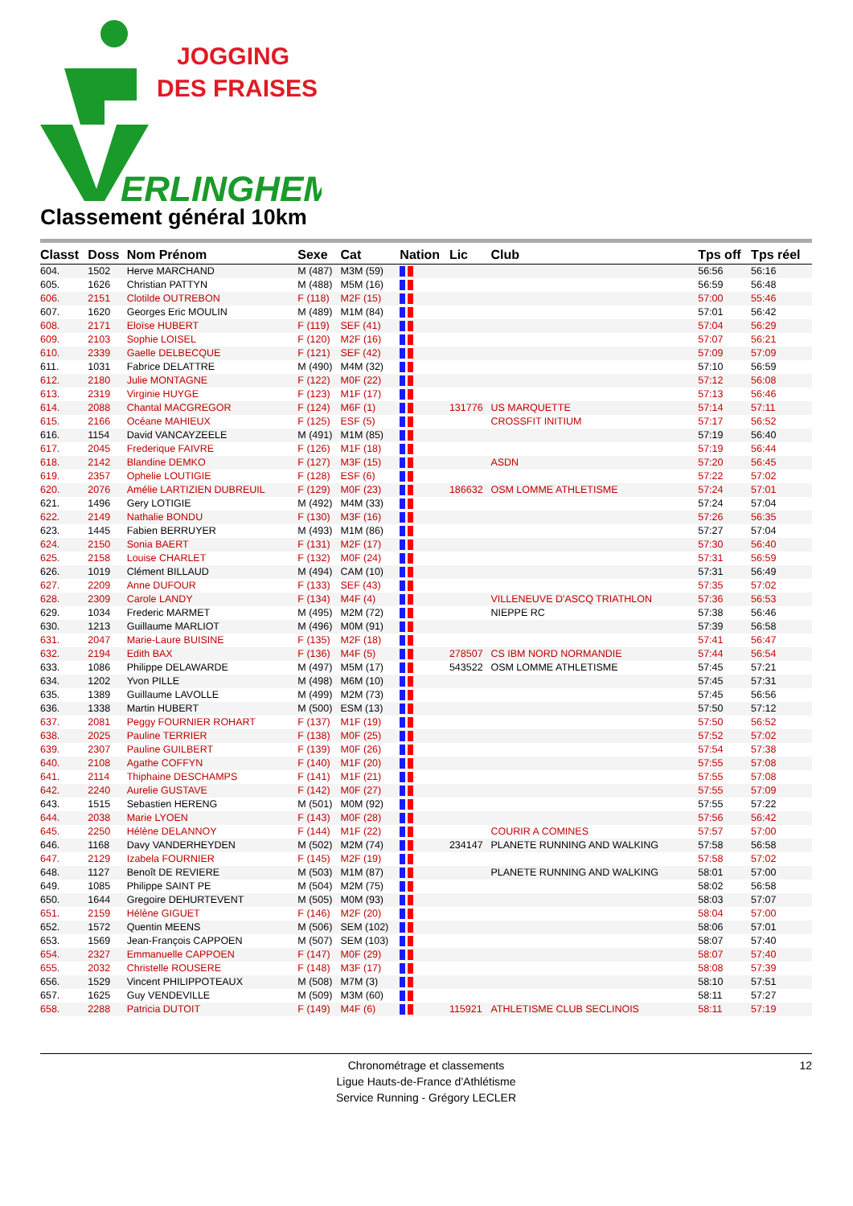JOGGING
DES FRAISES
ERLINGHEM
Classement général 10km
| Classt | Doss | Nom Prénom | Sexe | Cat | Nation | Lic | Club | Tps off | Tps réel |
| --- | --- | --- | --- | --- | --- | --- | --- | --- | --- |
| 604. | 1502 | Herve MARCHAND | M (487) | M3M (59) | | | | 56:56 | 56:16 |
| 605. | 1626 | Christian PATTYN | M (488) | M5M (16) | | | | 56:59 | 56:48 |
| 606. | 2151 | Clotilde OUTREBON | F (118) | M2F (15) | | | | 57:00 | 55:46 |
| 607. | 1620 | Georges Eric MOULIN | M (489) | M1M (84) | | | | 57:01 | 56:42 |
| 608. | 2171 | Eloïse HUBERT | F (119) | SEF (41) | | | | 57:04 | 56:29 |
| 609. | 2103 | Sophie LOISEL | F (120) | M2F (16) | | | | 57:07 | 56:21 |
| 610. | 2339 | Gaelle DELBECQUE | F (121) | SEF (42) | | | | 57:09 | 57:09 |
| 611. | 1031 | Fabrice DELATTRE | M (490) | M4M (32) | | | | 57:10 | 56:59 |
| 612. | 2180 | Julie MONTAGNE | F (122) | M0F (22) | | | | 57:12 | 56:08 |
| 613. | 2319 | Virginie HUYGE | F (123) | M1F (17) | | | | 57:13 | 56:46 |
| 614. | 2088 | Chantal MACGREGOR | F (124) | M6F (1) | | 131776 | US MARQUETTE | 57:14 | 57:11 |
| 615. | 2166 | Océane MAHIEUX | F (125) | ESF (5) | | | CROSSFIT INITIUM | 57:17 | 56:52 |
| 616. | 1154 | David VANCAYZEELE | M (491) | M1M (85) | | | | 57:19 | 56:40 |
| 617. | 2045 | Frederique FAIVRE | F (126) | M1F (18) | | | | 57:19 | 56:44 |
| 618. | 2142 | Blandine DEMKO | F (127) | M3F (15) | | | ASDN | 57:20 | 56:45 |
| 619. | 2357 | Ophelie LOUTIGIE | F (128) | ESF (6) | | | | 57:22 | 57:02 |
| 620. | 2076 | Amélie LARTIZIEN DUBREUIL | F (129) | M0F (23) | | 186632 | OSM LOMME ATHLETISME | 57:24 | 57:01 |
| 621. | 1496 | Gery LOTIGIE | M (492) | M4M (33) | | | | 57:24 | 57:04 |
| 622. | 2149 | Nathalie BONDU | F (130) | M3F (16) | | | | 57:26 | 56:35 |
| 623. | 1445 | Fabien BERRUYER | M (493) | M1M (86) | | | | 57:27 | 57:04 |
| 624. | 2150 | Sonia BAERT | F (131) | M2F (17) | | | | 57:30 | 56:40 |
| 625. | 2158 | Louise CHARLET | F (132) | M0F (24) | | | | 57:31 | 56:59 |
| 626. | 1019 | Clément BILLAUD | M (494) | CAM (10) | | | | 57:31 | 56:49 |
| 627. | 2209 | Anne DUFOUR | F (133) | SEF (43) | | | | 57:35 | 57:02 |
| 628. | 2309 | Carole LANDY | F (134) | M4F (4) | | | VILLENEUVE D'ASCQ TRIATHLON | 57:36 | 56:53 |
| 629. | 1034 | Frederic MARMET | M (495) | M2M (72) | | | NIEPPE RC | 57:38 | 56:46 |
| 630. | 1213 | Guillaume MARLIOT | M (496) | M0M (91) | | | | 57:39 | 56:58 |
| 631. | 2047 | Marie-Laure BUISINE | F (135) | M2F (18) | | | | 57:41 | 56:47 |
| 632. | 2194 | Edith BAX | F (136) | M4F (5) | | 278507 | CS IBM NORD NORMANDIE | 57:44 | 56:54 |
| 633. | 1086 | Philippe DELAWARDE | M (497) | M5M (17) | | 543522 | OSM LOMME ATHLETISME | 57:45 | 57:21 |
| 634. | 1202 | Yvon PILLE | M (498) | M6M (10) | | | | 57:45 | 57:31 |
| 635. | 1389 | Guillaume LAVOLLE | M (499) | M2M (73) | | | | 57:45 | 56:56 |
| 636. | 1338 | Martin HUBERT | M (500) | ESM (13) | | | | 57:50 | 57:12 |
| 637. | 2081 | Peggy FOURNIER ROHART | F (137) | M1F (19) | | | | 57:50 | 56:52 |
| 638. | 2025 | Pauline TERRIER | F (138) | M0F (25) | | | | 57:52 | 57:02 |
| 639. | 2307 | Pauline GUILBERT | F (139) | M0F (26) | | | | 57:54 | 57:38 |
| 640. | 2108 | Agathe COFFYN | F (140) | M1F (20) | | | | 57:55 | 57:08 |
| 641. | 2114 | Thiphaine DESCHAMPS | F (141) | M1F (21) | | | | 57:55 | 57:08 |
| 642. | 2240 | Aurelie GUSTAVE | F (142) | M0F (27) | | | | 57:55 | 57:09 |
| 643. | 1515 | Sebastien HERENG | M (501) | M0M (92) | | | | 57:55 | 57:22 |
| 644. | 2038 | Marie LYOEN | F (143) | M0F (28) | | | | 57:56 | 56:42 |
| 645. | 2250 | Hélène DELANNOY | F (144) | M1F (22) | | | COURIR A COMINES | 57:57 | 57:00 |
| 646. | 1168 | Davy VANDERHEYDEN | M (502) | M2M (74) | | 234147 | PLANETE RUNNING AND WALKING | 57:58 | 56:58 |
| 647. | 2129 | Izabela FOURNIER | F (145) | M2F (19) | | | | 57:58 | 57:02 |
| 648. | 1127 | Benoît DE REVIERE | M (503) | M1M (87) | | | PLANETE RUNNING AND WALKING | 58:01 | 57:00 |
| 649. | 1085 | Philippe SAINT PE | M (504) | M2M (75) | | | | 58:02 | 56:58 |
| 650. | 1644 | Gregoire DEHURTEVENT | M (505) | M0M (93) | | | | 58:03 | 57:07 |
| 651. | 2159 | Hélène GIGUET | F (146) | M2F (20) | | | | 58:04 | 57:00 |
| 652. | 1572 | Quentin MEENS | M (506) | SEM (102) | | | | 58:06 | 57:01 |
| 653. | 1569 | Jean-François CAPPOEN | M (507) | SEM (103) | | | | 58:07 | 57:40 |
| 654. | 2327 | Emmanuelle CAPPOEN | F (147) | M0F (29) | | | | 58:07 | 57:40 |
| 655. | 2032 | Christelle ROUSERE | F (148) | M3F (17) | | | | 58:08 | 57:39 |
| 656. | 1529 | Vincent PHILIPPOTEAUX | M (508) | M7M (3) | | | | 58:10 | 57:51 |
| 657. | 1625 | Guy VENDEVILLE | M (509) | M3M (60) | | | | 58:11 | 57:27 |
| 658. | 2288 | Patricia DUTOIT | F (149) | M4F (6) | | 115921 | ATHLETISME CLUB SECLINOIS | 58:11 | 57:19 |
Chronométrage et classements
Ligue Hauts-de-France d'Athlétisme
Service Running - Grégory LECLER
12